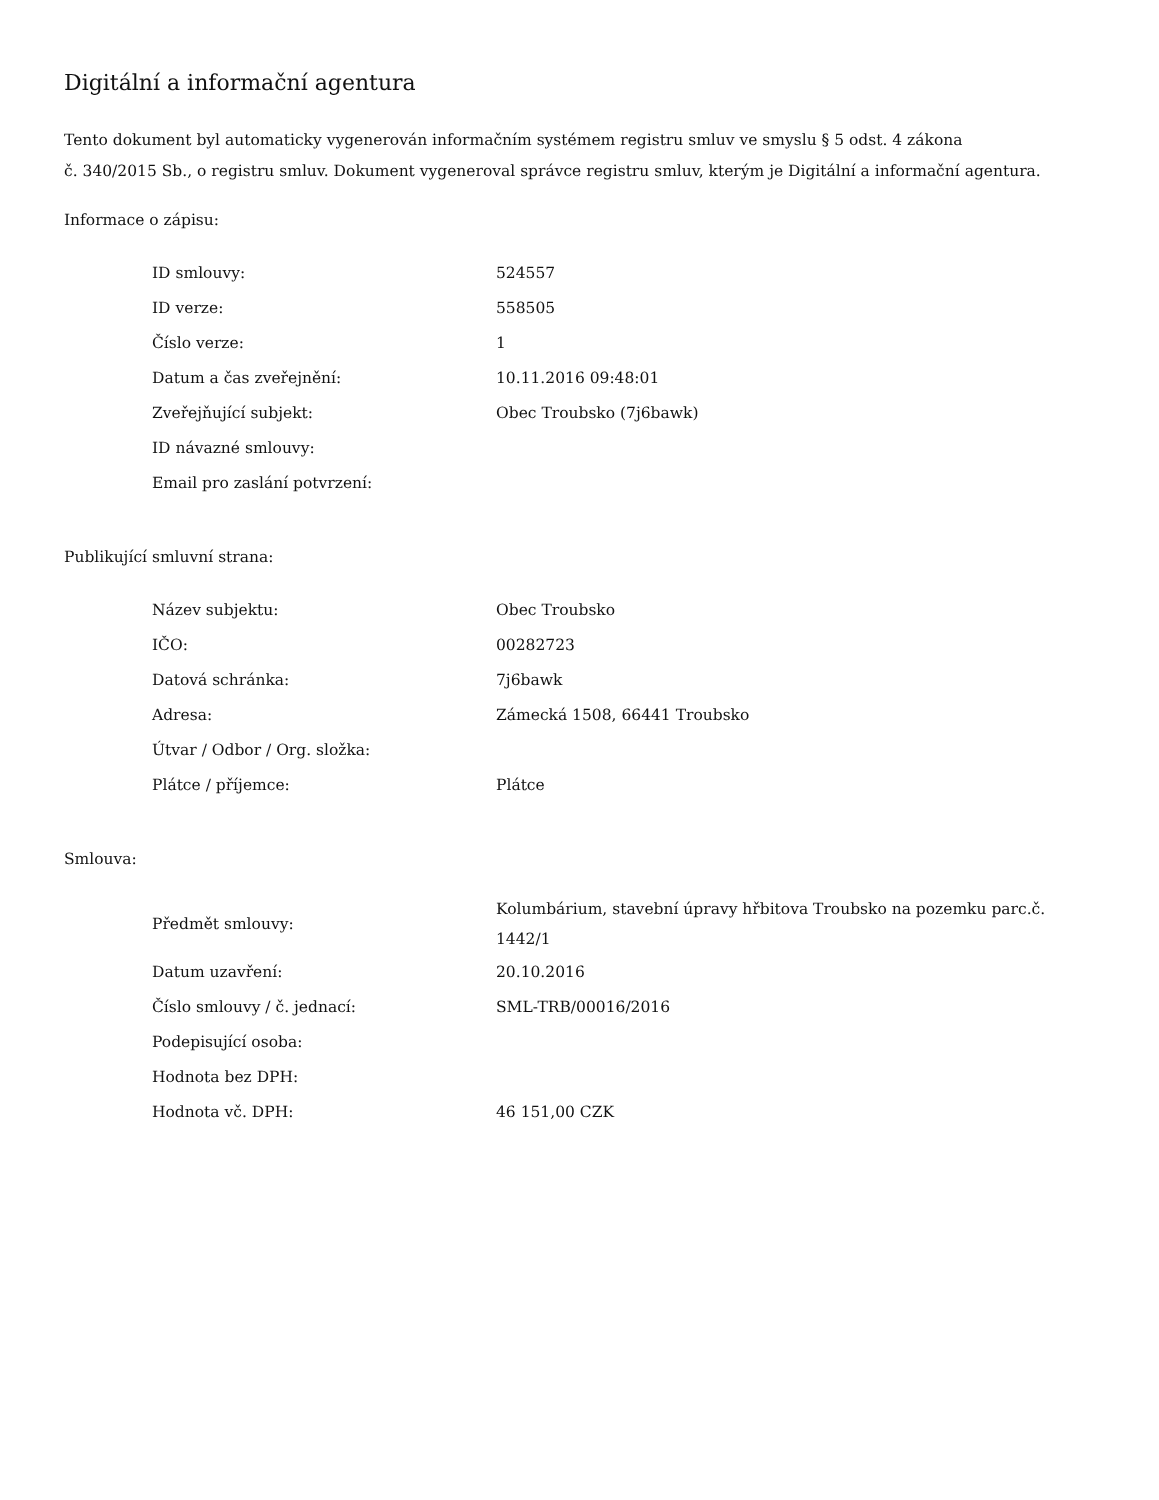Digitální a informační agentura
Tento dokument byl automaticky vygenerován informačním systémem registru smluv ve smyslu § 5 odst. 4 zákona
č. 340/2015 Sb., o registru smluv. Dokument vygeneroval správce registru smluv, kterým je Digitální a informační agentura.
Informace o zápisu:
| ID smlouvy: | 524557 |
| ID verze: | 558505 |
| Číslo verze: | 1 |
| Datum a čas zveřejnění: | 10.11.2016 09:48:01 |
| Zveřejňující subjekt: | Obec Troubsko (7j6bawk) |
| ID návazné smlouvy: | |
| Email pro zaslání potvrzení: | |
Publikující smluvní strana:
| Název subjektu: | Obec Troubsko |
| IČO: | 00282723 |
| Datová schránka: | 7j6bawk |
| Adresa: | Zámecká 1508, 66441 Troubsko |
| Útvar / Odbor / Org. složka: | |
| Plátce / příjemce: | Plátce |
Smlouva:
| Předmět smlouvy: | Kolumbárium, stavební úpravy hřbitova Troubsko na pozemku parc.č. 1442/1 |
| Datum uzavření: | 20.10.2016 |
| Číslo smlouvy / č. jednací: | SML-TRB/00016/2016 |
| Podepisující osoba: | |
| Hodnota bez DPH: | |
| Hodnota vč. DPH: | 46 151,00 CZK |